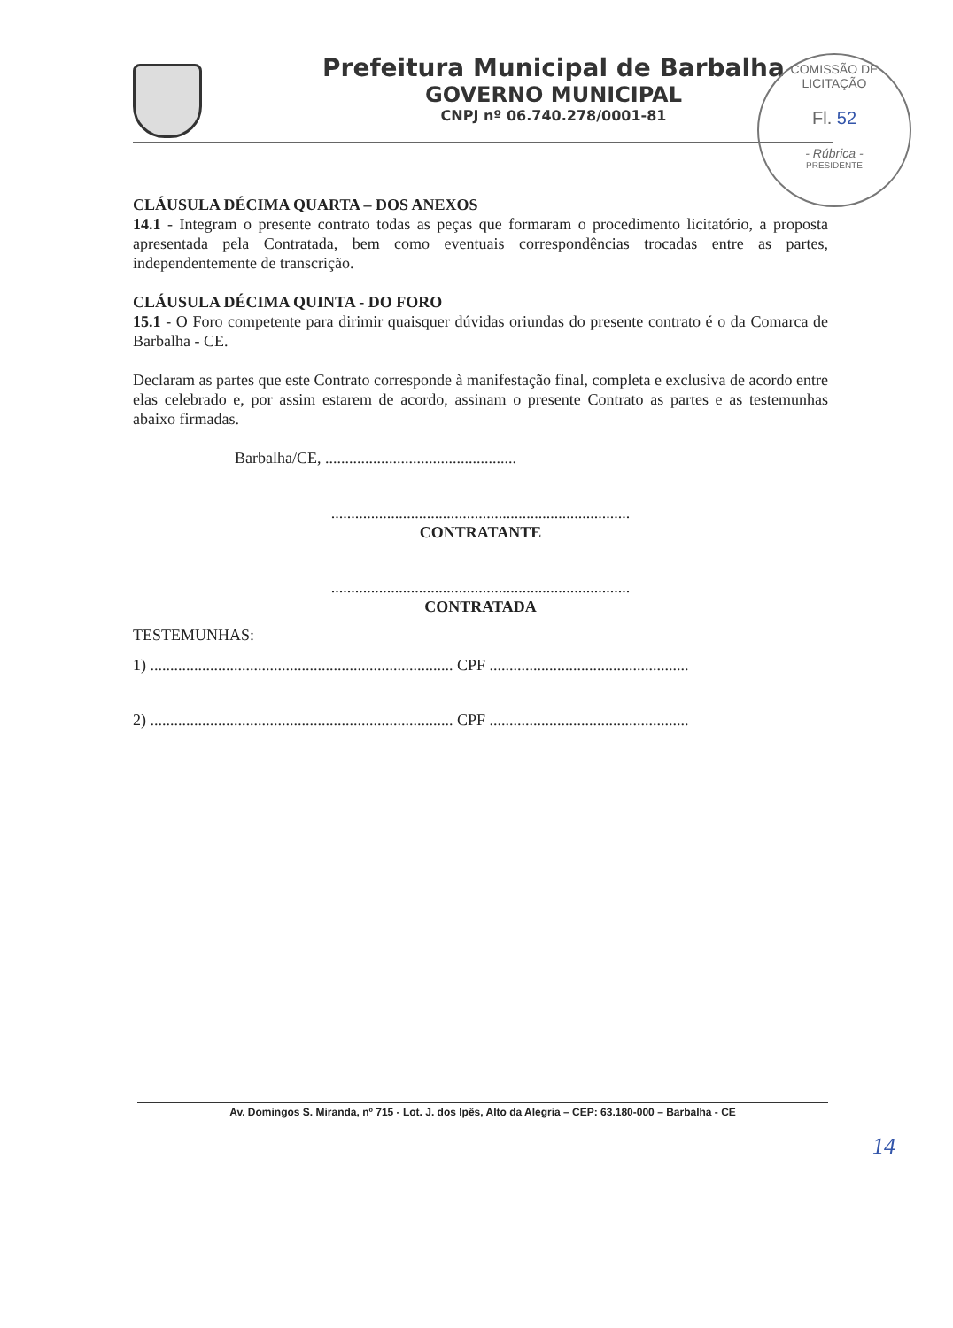Prefeitura Municipal de Barbalha
GOVERNO MUNICIPAL
CNPJ nº 06.740.278/0001-81
COMISSÃO DE LICITAÇÃO
Fl. 52
- Rúbrica -
PRESIDENTE
CLÁUSULA DÉCIMA QUARTA – DOS ANEXOS
14.1 - Integram o presente contrato todas as peças que formaram o procedimento licitatório, a proposta apresentada pela Contratada, bem como eventuais correspondências trocadas entre as partes, independentemente de transcrição.
CLÁUSULA DÉCIMA QUINTA - DO FORO
15.1 - O Foro competente para dirimir quaisquer dúvidas oriundas do presente contrato é o da Comarca de Barbalha - CE.
Declaram as partes que este Contrato corresponde à manifestação final, completa e exclusiva de acordo entre elas celebrado e, por assim estarem de acordo, assinam o presente Contrato as partes e as testemunhas abaixo firmadas.
Barbalha/CE, ................................................
...........................................................................
CONTRATANTE
...........................................................................
CONTRATADA
TESTEMUNHAS:
1) ............................................................................ CPF ..................................................
2) ............................................................................ CPF ..................................................
Av. Domingos S. Miranda, nº 715 - Lot. J. dos Ipês, Alto da Alegria – CEP: 63.180-000 – Barbalha - CE
14